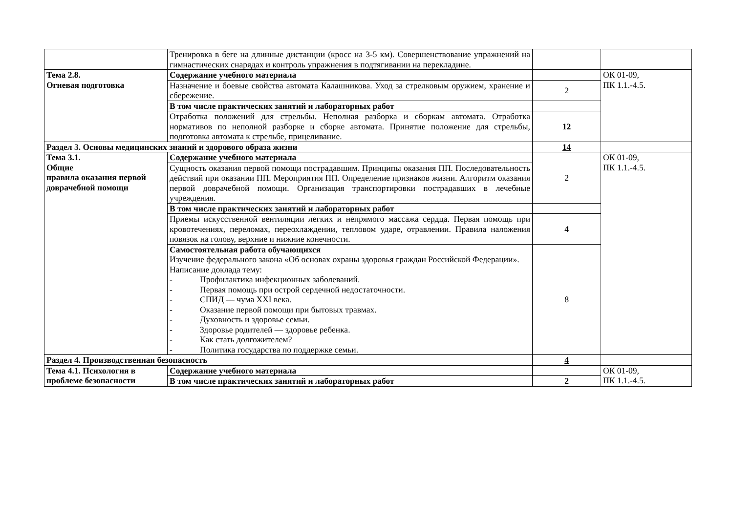| | Тренировка в беге на длинные дистанции (кросс на 3-5 км). Совершенствование упражнений на гимнастических снарядах и контроль упражнения в подтягивании на перекладине. | | |
| Тема 2.8. Огневая подготовка | Содержание учебного материала | | ОК 01-09, ПК 1.1.-4.5. |
| | Назначение и боевые свойства автомата Калашникова. Уход за стрелковым оружием, хранение и сбережение. | 2 | |
| | В том числе практических занятий и лабораторных работ | | |
| | Отработка положений для стрельбы. Неполная разборка и сборкам автомата. Отработка нормативов по неполной разборке и сборке автомата. Принятие положение для стрельбы, подготовка автомата к стрельбе, прицеливание. | 12 | |
| Раздел 3. Основы медицинских знаний и здорового образа жизни | | 14 | |
| Тема 3.1. Общие правила оказания первой доврачебной помощи | Содержание учебного материала | 2 | ОК 01-09, ПК 1.1.-4.5. |
| | Сущность оказания первой помощи пострадавшим. Принципы оказания ПП. Последовательность действий при оказании ПП. Мероприятия ПП. Определение признаков жизни. Алгоритм оказания первой доврачебной помощи. Организация транспортировки пострадавших в лечебные учреждения. | | |
| | В том числе практических занятий и лабораторных работ | | |
| | Приемы искусственной вентиляции легких и непрямого массажа сердца. Первая помощь при кровотечениях, переломах, переохлаждении, тепловом ударе, отравлении. Правила наложения повязок на голову, верхние и нижние конечности. | 4 | |
| | Самостоятельная работа обучающихся Изучение федерального закона «Об основах охраны здоровья граждан Российской Федерации». Написание доклада тему: - Профилактика инфекционных заболеваний. - Первая помощь при острой сердечной недостаточности. - СПИД — чума XXI века. - Оказание первой помощи при бытовых травмах. - Духовность и здоровье семьи. - Здоровье родителей — здоровье ребенка. - Как стать долгожителем? - Политика государства по поддержке семьи. | 8 | |
| Раздел 4. Производственная безопасность | | 4 | |
| Тема 4.1. Психология в проблеме безопасности | Содержание учебного материала | | ОК 01-09, ПК 1.1.-4.5. |
| | В том числе практических занятий и лабораторных работ | 2 | |